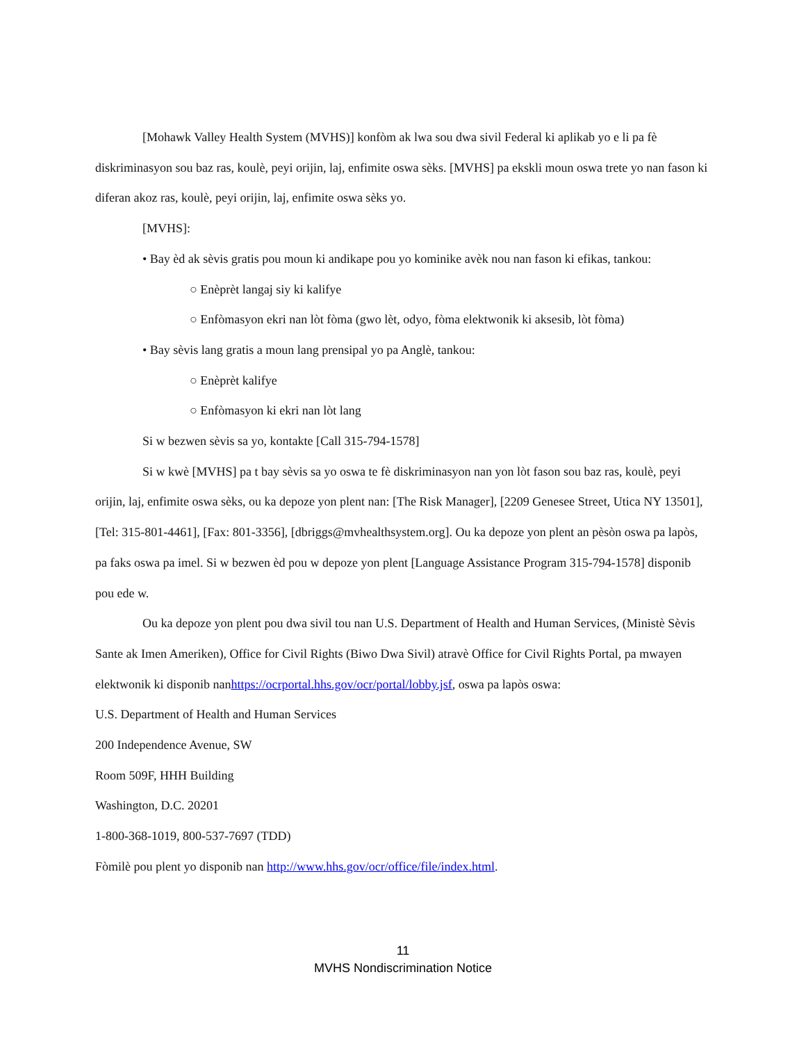[Mohawk Valley Health System (MVHS)] konfòm ak lwa sou dwa sivil Federal ki aplikab yo e li pa fè diskriminasyon sou baz ras, koulè, peyi orijin, laj, enfimite oswa sèks. [MVHS] pa ekskli moun oswa trete yo nan fason ki diferan akoz ras, koulè, peyi orijin, laj, enfimite oswa sèks yo.
[MVHS]:
• Bay èd ak sèvis gratis pou moun ki andikape pou yo kominike avèk nou nan fason ki efikas, tankou:
○ Enèprèt langaj siy ki kalifye
○ Enfòmasyon ekri nan lòt fòma (gwo lèt, odyo, fòma elektwonik ki aksesib, lòt fòma)
• Bay sèvis lang gratis a moun lang prensipal yo pa Anglè, tankou:
○ Enèprèt kalifye
○ Enfòmasyon ki ekri nan lòt lang
Si w bezwen sèvis sa yo, kontakte [Call 315-794-1578]
Si w kwè [MVHS] pa t bay sèvis sa yo oswa te fè diskriminasyon nan yon lòt fason sou baz ras, koulè, peyi orijin, laj, enfimite oswa sèks, ou ka depoze yon plent nan: [The Risk Manager], [2209 Genesee Street, Utica NY 13501], [Tel: 315-801-4461], [Fax: 801-3356], [dbriggs@mvhealthsystem.org]. Ou ka depoze yon plent an pèsòn oswa pa lapòs, pa faks oswa pa imel. Si w bezwen èd pou w depoze yon plent [Language Assistance Program 315-794-1578] disponib pou ede w.
Ou ka depoze yon plent pou dwa sivil tou nan U.S. Department of Health and Human Services, (Ministè Sèvis Sante ak Imen Ameriken), Office for Civil Rights (Biwo Dwa Sivil) atravè Office for Civil Rights Portal, pa mwayen elektwonik ki disponib nanhttps://ocrportal.hhs.gov/ocr/portal/lobby.jsf, oswa pa lapòs oswa:
U.S. Department of Health and Human Services
200 Independence Avenue, SW
Room 509F, HHH Building
Washington, D.C. 20201
1-800-368-1019, 800-537-7697 (TDD)
Fòmilè pou plent yo disponib nan http://www.hhs.gov/ocr/office/file/index.html.
11
MVHS Nondiscrimination Notice